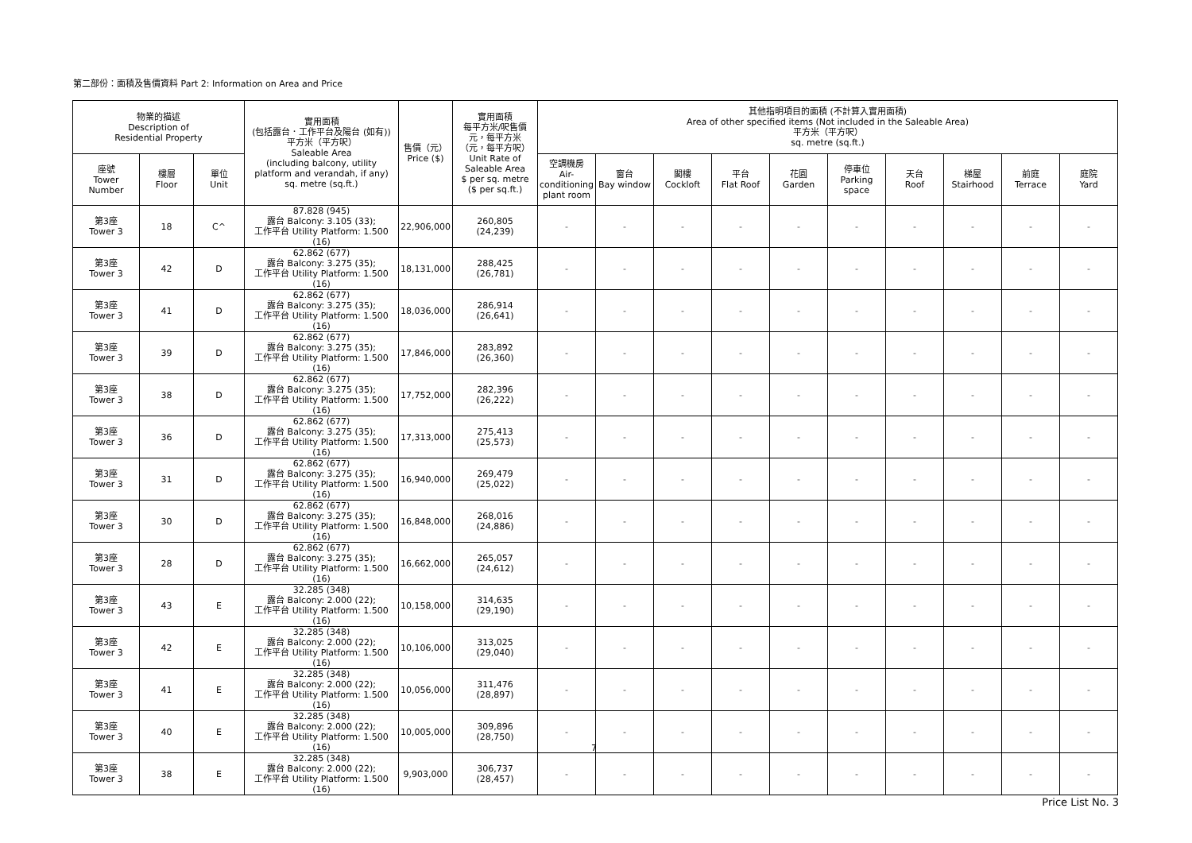第二部份：面積及售價資料 Part 2: Information on Area and Price
| 物業的描述 Description of Residential Property | | | 實用面積 (包括露台．工作平台及陽台 (如有)) 平方米（平方呎） Saleable Area (including balcony, utility platform and verandah, if any) sq. metre (sq.ft.) | 售價（元） Price ($) | 實用面積 每平方米/呎售價 元，每平方米 （元，每平方呎） Unit Rate of Saleable Area $ per sq. metre ($ per sq.ft.) | 其他指明項目的面積 (不計算入實用面積) Area of other specified items (Not included in the Saleable Area) 平方米（平方呎） sq. metre (sq.ft.) | | | | | | | | | |
| --- | --- | --- | --- | --- | --- | --- | --- | --- | --- | --- | --- | --- | --- | --- | --- |
| 座號 Tower Number | 樓層 Floor | 單位 Unit | | | | 空調機房 Air-conditioning plant room | 窗台 Bay window | 閣樓 Cockloft | 平台 Flat Roof | 花園 Garden | 停車位 Parking space | 天台 Roof | 梯屋 Stairhood | 前庭 Terrace | 庭院 Yard |
| 第3座 Tower 3 | 18 | C^ | 87.828 (945) 露台 Balcony: 3.105 (33); 工作平台 Utility Platform: 1.500 (16) | 22,906,000 | 260,805 (24,239) | - | - | - | - | - | - | - | - | - | - |
| 第3座 Tower 3 | 42 | D | 62.862 (677) 露台 Balcony: 3.275 (35); 工作平台 Utility Platform: 1.500 (16) | 18,131,000 | 288,425 (26,781) | - | - | - | - | - | - | - | - | - | - |
| 第3座 Tower 3 | 41 | D | 62.862 (677) 露台 Balcony: 3.275 (35); 工作平台 Utility Platform: 1.500 (16) | 18,036,000 | 286,914 (26,641) | - | - | - | - | - | - | - | - | - | - |
| 第3座 Tower 3 | 39 | D | 62.862 (677) 露台 Balcony: 3.275 (35); 工作平台 Utility Platform: 1.500 (16) | 17,846,000 | 283,892 (26,360) | - | - | - | - | - | - | - | - | - | - |
| 第3座 Tower 3 | 38 | D | 62.862 (677) 露台 Balcony: 3.275 (35); 工作平台 Utility Platform: 1.500 (16) | 17,752,000 | 282,396 (26,222) | - | - | - | - | - | - | - | - | - | - |
| 第3座 Tower 3 | 36 | D | 62.862 (677) 露台 Balcony: 3.275 (35); 工作平台 Utility Platform: 1.500 (16) | 17,313,000 | 275,413 (25,573) | - | - | - | - | - | - | - | - | - | - |
| 第3座 Tower 3 | 31 | D | 62.862 (677) 露台 Balcony: 3.275 (35); 工作平台 Utility Platform: 1.500 (16) | 16,940,000 | 269,479 (25,022) | - | - | - | - | - | - | - | - | - | - |
| 第3座 Tower 3 | 30 | D | 62.862 (677) 露台 Balcony: 3.275 (35); 工作平台 Utility Platform: 1.500 (16) | 16,848,000 | 268,016 (24,886) | - | - | - | - | - | - | - | - | - | - |
| 第3座 Tower 3 | 28 | D | 62.862 (677) 露台 Balcony: 3.275 (35); 工作平台 Utility Platform: 1.500 (16) | 16,662,000 | 265,057 (24,612) | - | - | - | - | - | - | - | - | - | - |
| 第3座 Tower 3 | 43 | E | 32.285 (348) 露台 Balcony: 2.000 (22); 工作平台 Utility Platform: 1.500 (16) | 10,158,000 | 314,635 (29,190) | - | - | - | - | - | - | - | - | - | - |
| 第3座 Tower 3 | 42 | E | 32.285 (348) 露台 Balcony: 2.000 (22); 工作平台 Utility Platform: 1.500 (16) | 10,106,000 | 313,025 (29,040) | - | - | - | - | - | - | - | - | - | - |
| 第3座 Tower 3 | 41 | E | 32.285 (348) 露台 Balcony: 2.000 (22); 工作平台 Utility Platform: 1.500 (16) | 10,056,000 | 311,476 (28,897) | - | - | - | - | - | - | - | - | - | - |
| 第3座 Tower 3 | 40 | E | 32.285 (348) 露台 Balcony: 2.000 (22); 工作平台 Utility Platform: 1.500 (16) | 10,005,000 | 309,896 (28,750) | - | - | - | - | - | - | - | - | - | - |
| 第3座 Tower 3 | 38 | E | 32.285 (348) 露台 Balcony: 2.000 (22); 工作平台 Utility Platform: 1.500 (16) | 9,903,000 | 306,737 (28,457) | - | - | - | - | - | - | - | - | - | - |
7
Price List No. 3